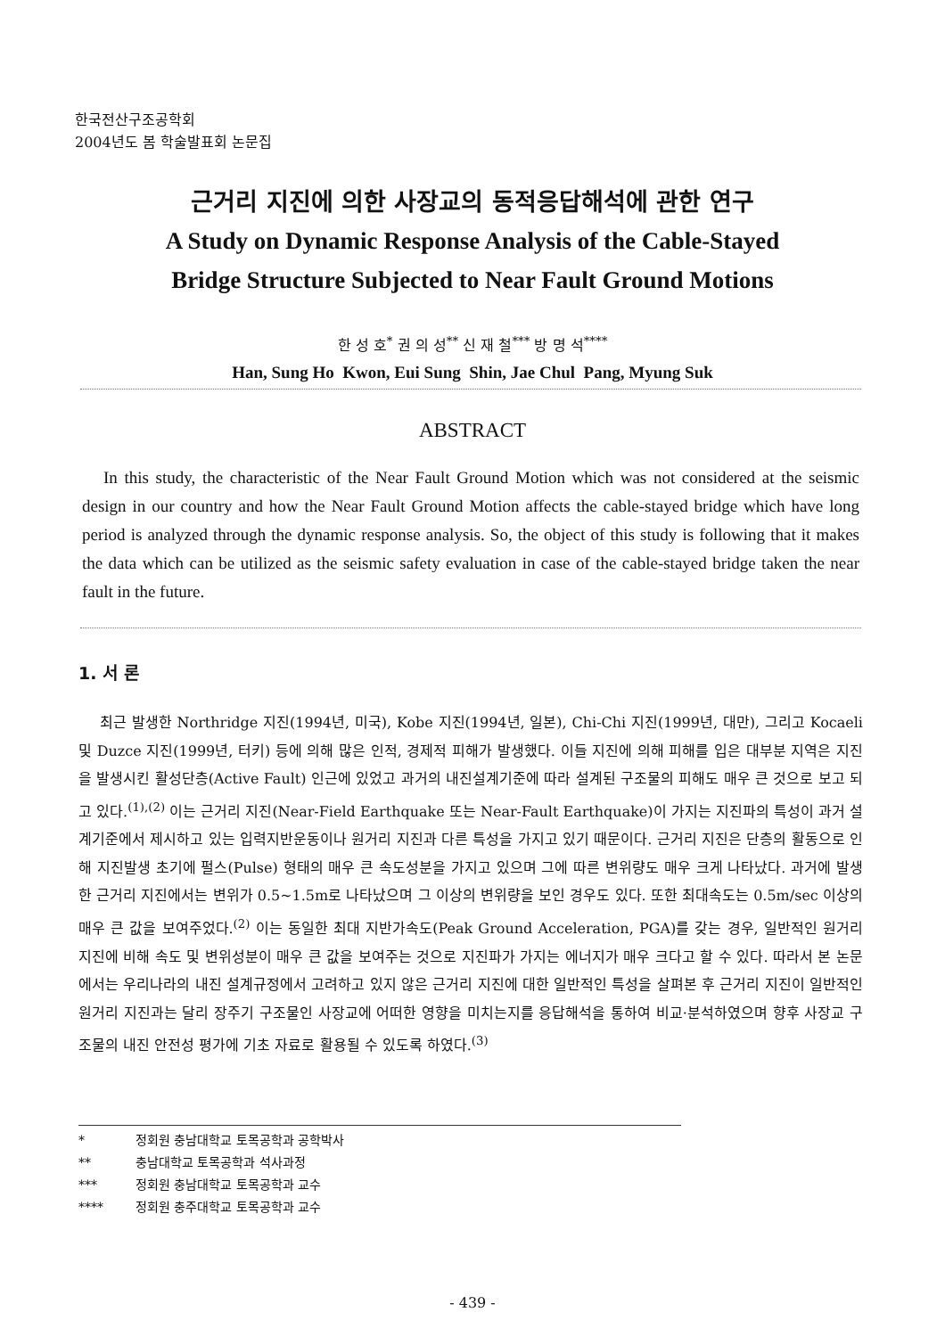한국전산구조공학회
2004년도 봄 학술발표회 논문집
근거리 지진에 의한 사장교의 동적응답해석에 관한 연구
A Study on Dynamic Response Analysis of the Cable-Stayed
Bridge Structure Subjected to Near Fault Ground Motions
한 성 호<sup>*</sup> 권 의 성<sup>**</sup> 신 재 철<sup>***</sup> 방 명 석<sup>****</sup>
Han, Sung Ho Kwon, Eui Sung Shin, Jae Chul Pang, Myung Suk
ABSTRACT
In this study, the characteristic of the Near Fault Ground Motion which was not considered at the seismic design in our country and how the Near Fault Ground Motion affects the cable-stayed bridge which have long period is analyzed through the dynamic response analysis. So, the object of this study is following that it makes the data which can be utilized as the seismic safety evaluation in case of the cable-stayed bridge taken the near fault in the future.
1. 서 론
최근 발생한 Northridge 지진(1994년, 미국), Kobe 지진(1994년, 일본), Chi-Chi 지진(1999년, 대만), 그리고 Kocaeli 및 Duzce 지진(1999년, 터키) 등에 의해 많은 인적, 경제적 피해가 발생했다. 이들 지진에 의해 피해를 입은 대부분 지역은 지진을 발생시킨 활성단층(Active Fault) 인근에 있었고 과거의 내진설계기준에 따라 설계된 구조물의 피해도 매우 큰 것으로 보고 되고 있다.<sup>(1),(2)</sup> 이는 근거리 지진(Near-Field Earthquake 또는 Near-Fault Earthquake)이 가지는 지진파의 특성이 과거 설계기준에서 제시하고 있는 입력지반운동이나 원거리 지진과 다른 특성을 가지고 있기 때문이다. 근거리 지진은 단층의 활동으로 인해 지진발생 초기에 펄스(Pulse) 형태의 매우 큰 속도성분을 가지고 있으며 그에 따른 변위량도 매우 크게 나타났다. 과거에 발생한 근거리 지진에서는 변위가 0.5~1.5m로 나타났으며 그 이상의 변위량을 보인 경우도 있다. 또한 최대속도는 0.5m/sec 이상의 매우 큰 값을 보여주었다.<sup>(2)</sup> 이는 동일한 최대 지반가속도(Peak Ground Acceleration, PGA)를 갖는 경우, 일반적인 원거리 지진에 비해 속도 및 변위성분이 매우 큰 값을 보여주는 것으로 지진파가 가지는 에너지가 매우 크다고 할 수 있다. 따라서 본 논문에서는 우리나라의 내진 설계규정에서 고려하고 있지 않은 근거리 지진에 대한 일반적인 특성을 살펴본 후 근거리 지진이 일반적인 원거리 지진과는 달리 장주기 구조물인 사장교에 어떠한 영향을 미치는지를 응답해석을 통하여 비교·분석하였으며 향후 사장교 구조물의 내진 안전성 평가에 기초 자료로 활용될 수 있도록 하였다.<sup>(3)</sup>
* 정회원 충남대학교 토목공학과 공학박사
** 충남대학교 토목공학과 석사과정
*** 정회원 충남대학교 토목공학과 교수
**** 정회원 충주대학교 토목공학과 교수
- 439 -